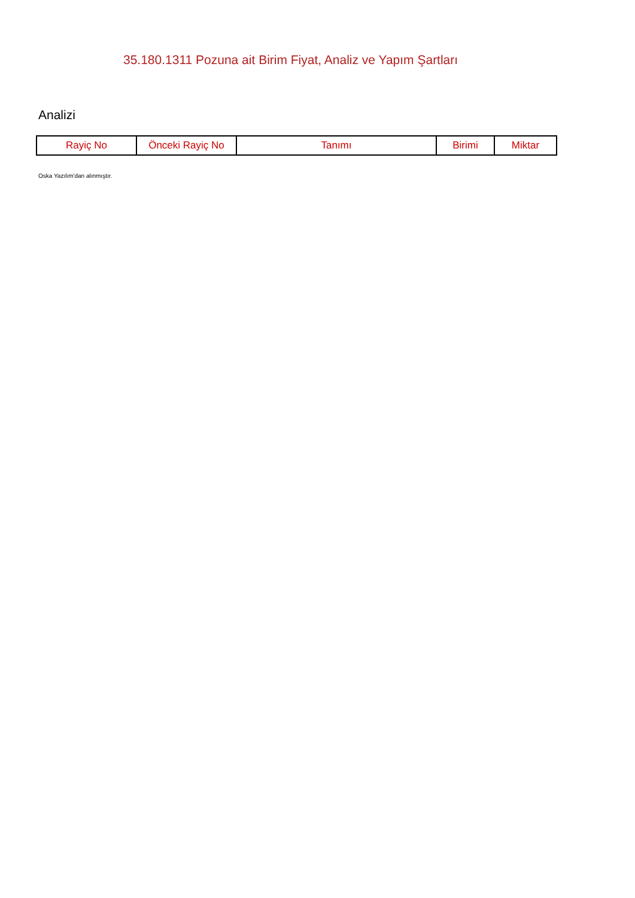35.180.1311 Pozuna ait Birim Fiyat, Analiz ve Yapım Şartları
Analizi
| Rayiç No | Önceki Rayiç No | Tanımı | Birimi | Miktar |
| --- | --- | --- | --- | --- |
Oska Yazılım'dan alınmıştır.